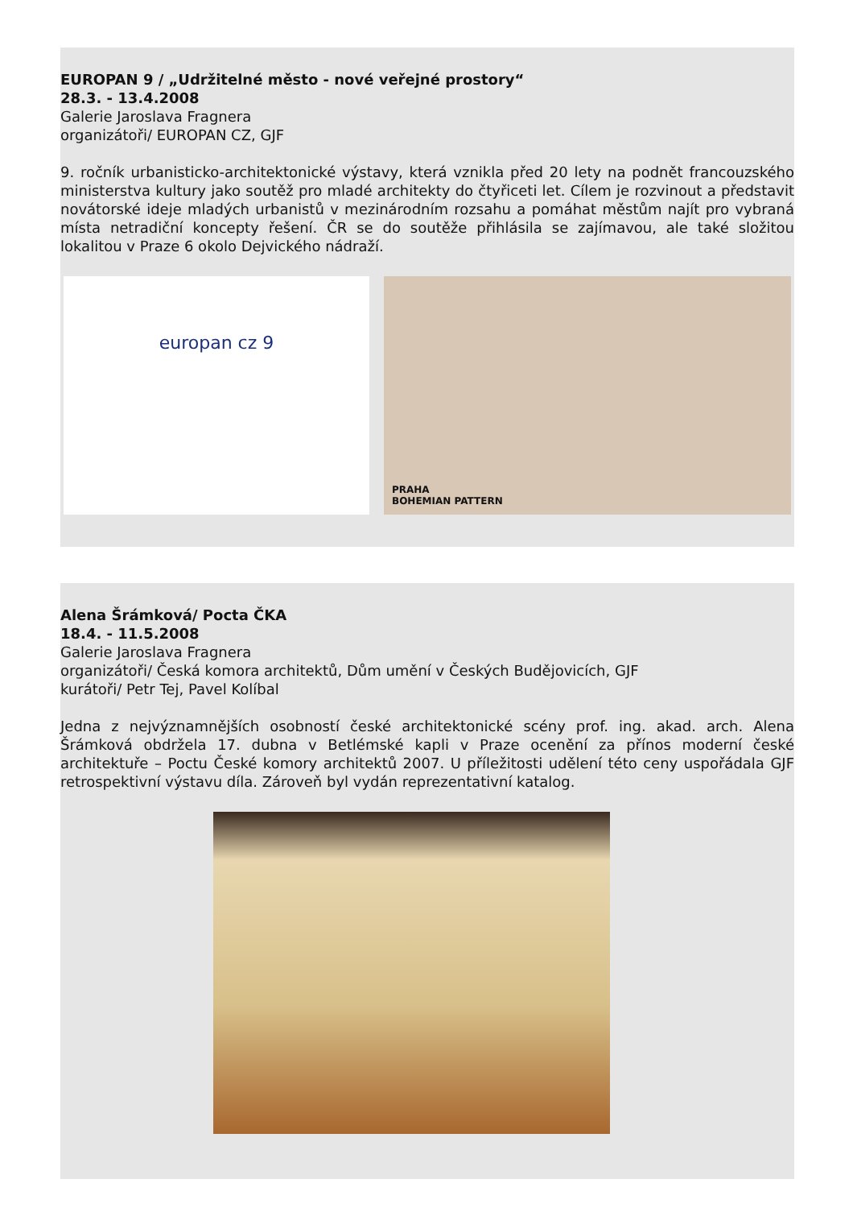EUROPAN 9 / „Udržitelné město - nové veřejné prostory“
28.3. - 13.4.2008
Galerie Jaroslava Fragnera
organizátoři/ EUROPAN CZ, GJF
9. ročník urbanisticko-architektonické výstavy, která vznikla před 20 lety na podnět francouzského ministerstva kultury jako soutěž pro mladé architekty do čtyřiceti let. Cílem je rozvinout a představit novátorské ideje mladých urbanistů v mezinárodním rozsahu a pomáhat městům najít pro vybraná místa netradiční koncepty řešení. ČR se do soutěže přihlásila se zajímavou, ale také složitou lokalitou v Praze 6 okolo Dejvického nádraží.
europan cz 9
PRAHA
BOHEMIAN PATTERN
Alena Šrámková/ Pocta ČKA
18.4. - 11.5.2008
Galerie Jaroslava Fragnera
organizátoři/ Česká komora architektů, Dům umění v Českých Budějovicích, GJF
kurátoři/ Petr Tej, Pavel Kolíbal
Jedna z nejvýznamnějších osobností české architektonické scény prof. ing. akad. arch. Alena Šrámková obdržela 17. dubna v Betlémské kapli v Praze ocenění za přínos moderní české architektuře – Poctu České komory architektů 2007. U příležitosti udělení této ceny uspořádala GJF retrospektivní výstavu díla. Zároveň byl vydán reprezentativní katalog.